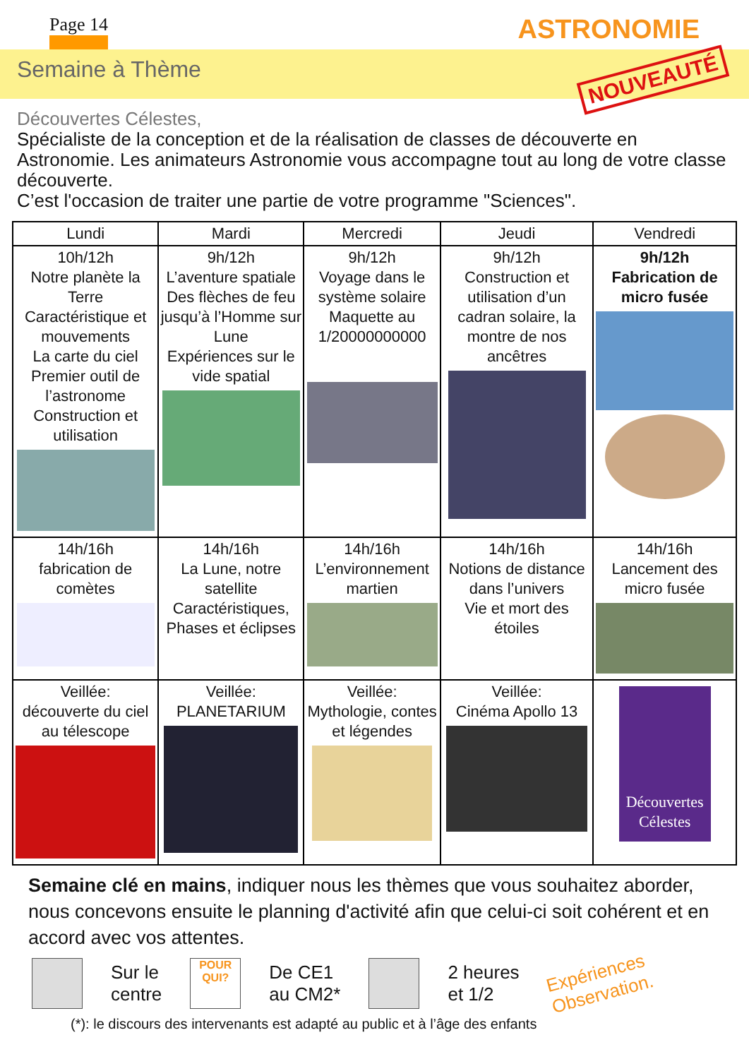Page 14 ASTRONOMIE
Semaine à Thème NOUVEAUTÉ
Découvertes Célestes,
Spécialiste de la conception et de la réalisation de classes de découverte en Astronomie. Les animateurs Astronomie vous accompagne tout au long de votre classe découverte.
C’est l'occasion de traiter une partie de votre programme "Sciences".
| Lundi | Mardi | Mercredi | Jeudi | Vendredi |
| --- | --- | --- | --- | --- |
| 10h/12h Notre planète la Terre Caractéristique et mouvements La carte du ciel Premier outil de l’astronome Construction et utilisation | 9h/12h L’aventure spatiale Des flèches de feu jusqu’à l’Homme sur Lune Expériences sur le vide spatial | 9h/12h Voyage dans le système solaire Maquette au 1/20000000000 | 9h/12h Construction et utilisation d’un cadran solaire, la montre de nos ancêtres | 9h/12h Fabrication de micro fusée |
| 14h/16h fabrication de comètes | 14h/16h La Lune, notre satellite Caractéristiques, Phases et éclipses | 14h/16h L’environnement martien | 14h/16h Notions de distance dans l’univers Vie et mort des étoiles | 14h/16h Lancement des micro fusée |
| Veillée: découverte du ciel au télescope | Veillée: PLANETARIUM | Veillée: Mythologie, contes et légendes | Veillée: Cinéma Apollo 13 | Découvertes Célestes |
Semaine clé en mains, indiquer nous les thèmes que vous souhaitez aborder, nous concevons ensuite le planning d'activité afin que celui-ci soit cohérent et en accord avec vos attentes.
Sur le
centre
POUR
QUI?
De CE1
au CM2*
2 heures
et 1/2
Expériences
Observation.
(*): le discours des intervenants est adapté au public et à l’âge des enfants